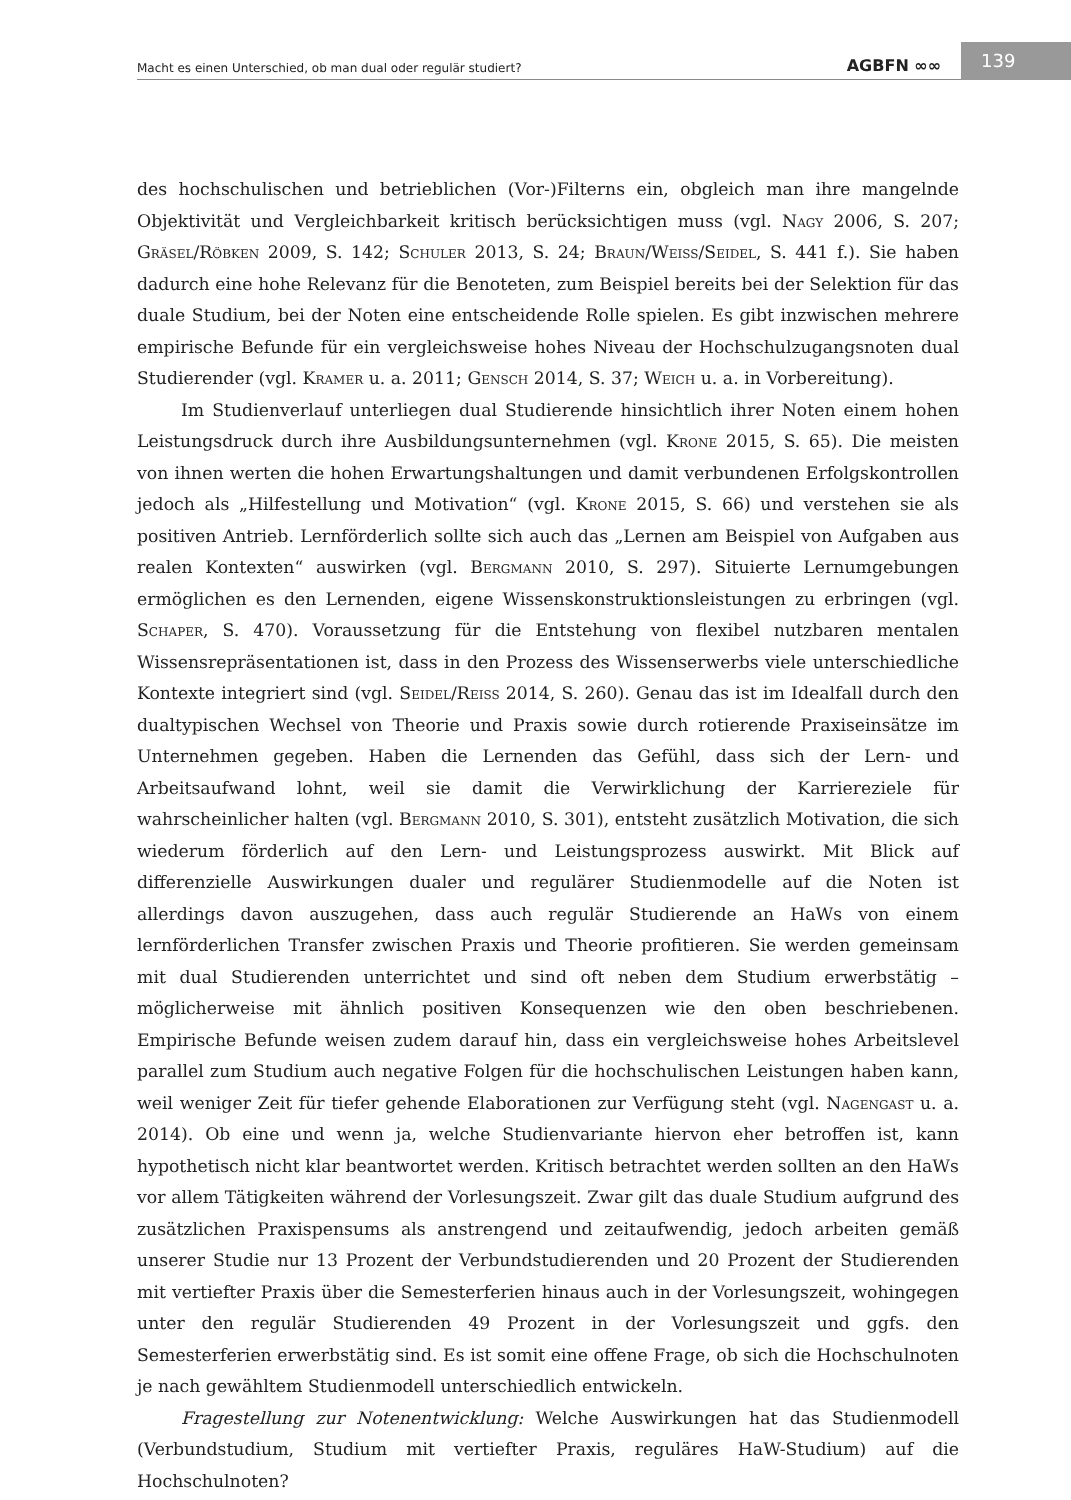Macht es einen Unterschied, ob man dual oder regulär studiert? AGBFN ∞∞ 139
des hochschulischen und betrieblichen (Vor-)Filterns ein, obgleich man ihre mangelnde Objektivität und Vergleichbarkeit kritisch berücksichtigen muss (vgl. Nagy 2006, S. 207; Gräsel/Röbken 2009, S. 142; Schuler 2013, S. 24; Braun/Weiss/Seidel, S. 441 f.). Sie haben dadurch eine hohe Relevanz für die Benoteten, zum Beispiel bereits bei der Selektion für das duale Studium, bei der Noten eine entscheidende Rolle spielen. Es gibt inzwischen mehrere empirische Befunde für ein vergleichsweise hohes Niveau der Hochschulzugangsnoten dual Studierender (vgl. Kramer u. a. 2011; Gensch 2014, S. 37; Weich u. a. in Vorbereitung).
Im Studienverlauf unterliegen dual Studierende hinsichtlich ihrer Noten einem hohen Leistungsdruck durch ihre Ausbildungsunternehmen (vgl. Krone 2015, S. 65). Die meisten von ihnen werten die hohen Erwartungshaltungen und damit verbundenen Erfolgskontrollen jedoch als „Hilfestellung und Motivation“ (vgl. Krone 2015, S. 66) und verstehen sie als positiven Antrieb. Lernförderlich sollte sich auch das „Lernen am Beispiel von Aufgaben aus realen Kontexten“ auswirken (vgl. Bergmann 2010, S. 297). Situierte Lernumgebungen ermöglichen es den Lernenden, eigene Wissenskonstruktionsleistungen zu erbringen (vgl. Schaper, S. 470). Voraussetzung für die Entstehung von flexibel nutzbaren mentalen Wissensrepräsentationen ist, dass in den Prozess des Wissenserwerbs viele unterschiedliche Kontexte integriert sind (vgl. Seidel/Reiss 2014, S. 260). Genau das ist im Idealfall durch den dualtypischen Wechsel von Theorie und Praxis sowie durch rotierende Praxiseinsätze im Unternehmen gegeben. Haben die Lernenden das Gefühl, dass sich der Lern- und Arbeitsaufwand lohnt, weil sie damit die Verwirklichung der Karriereziele für wahrscheinlicher halten (vgl. Bergmann 2010, S. 301), entsteht zusätzlich Motivation, die sich wiederum förderlich auf den Lern- und Leistungsprozess auswirkt. Mit Blick auf differenzielle Auswirkungen dualer und regulärer Studienmodelle auf die Noten ist allerdings davon auszugehen, dass auch regulär Studierende an HaWs von einem lernförderlichen Transfer zwischen Praxis und Theorie profitieren. Sie werden gemeinsam mit dual Studierenden unterrichtet und sind oft neben dem Studium erwerbstätig – möglicherweise mit ähnlich positiven Konsequenzen wie den oben beschriebenen. Empirische Befunde weisen zudem darauf hin, dass ein vergleichsweise hohes Arbeitslevel parallel zum Studium auch negative Folgen für die hochschulischen Leistungen haben kann, weil weniger Zeit für tiefer gehende Elaborationen zur Verfügung steht (vgl. Nagengast u. a. 2014). Ob eine und wenn ja, welche Studienvariante hiervon eher betroffen ist, kann hypothetisch nicht klar beantwortet werden. Kritisch betrachtet werden sollten an den HaWs vor allem Tätigkeiten während der Vorlesungszeit. Zwar gilt das duale Studium aufgrund des zusätzlichen Praxispensums als anstrengend und zeitaufwendig, jedoch arbeiten gemäß unserer Studie nur 13 Prozent der Verbundstudierenden und 20 Prozent der Studierenden mit vertiefter Praxis über die Semesterferien hinaus auch in der Vorlesungszeit, wohingegen unter den regulär Studierenden 49 Prozent in der Vorlesungszeit und ggfs. den Semesterferien erwerbstätig sind. Es ist somit eine offene Frage, ob sich die Hochschulnoten je nach gewähltem Studienmodell unterschiedlich entwickeln.
Fragestellung zur Notenentwicklung: Welche Auswirkungen hat das Studienmodell (Verbundstudium, Studium mit vertiefter Praxis, reguläres HaW-Studium) auf die Hochschulnoten?